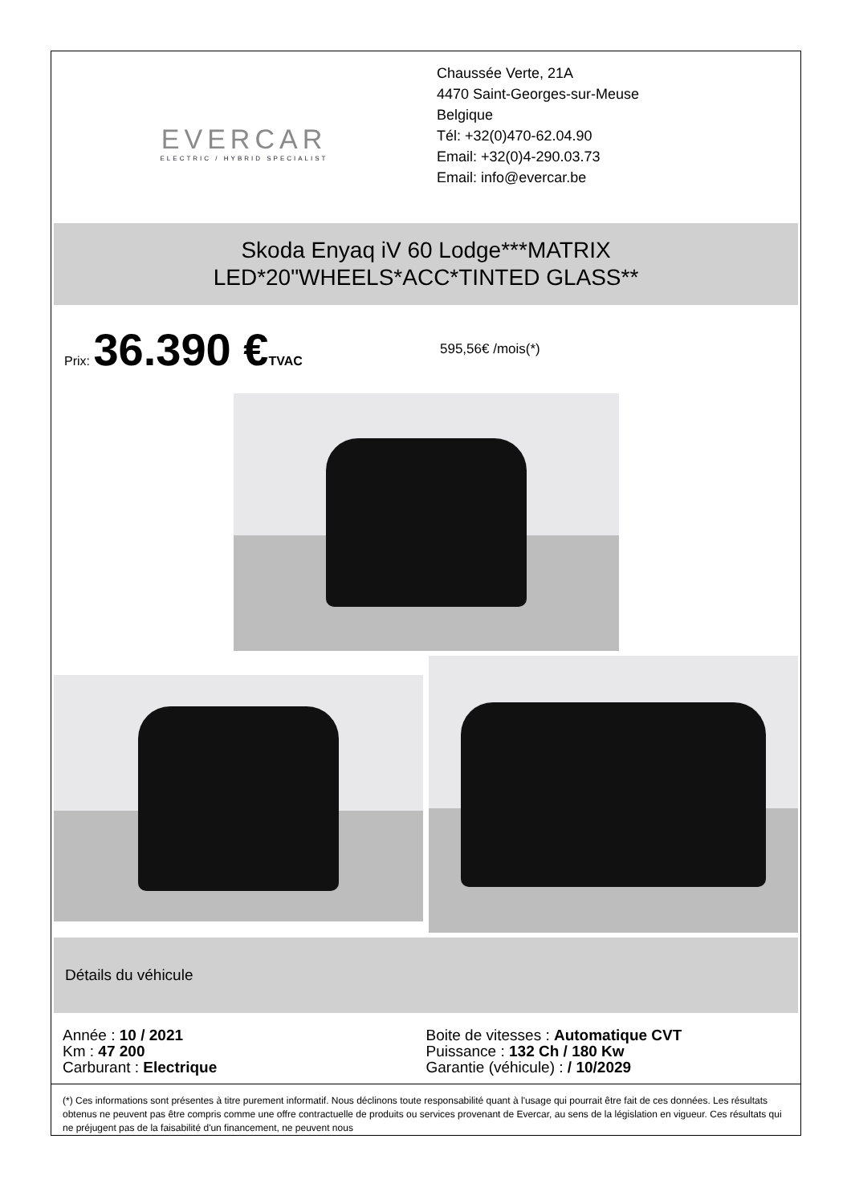EVERCAR
ELECTRIC / HYBRID SPECIALIST
Chaussée Verte, 21A
4470 Saint-Georges-sur-Meuse
Belgique
Tél: +32(0)470-62.04.90
Email: +32(0)4-290.03.73
Email: info@evercar.be
Skoda Enyaq iV 60 Lodge***MATRIX
LED*20"WHEELS*ACC*TINTED GLASS**
Prix: 36.390 €TVAC 595,56€ /mois(*)
Détails du véhicule
Année : 10 / 2021
Km : 47 200
Carburant : Electrique
Boite de vitesses : Automatique CVT
Puissance : 132 Ch / 180 Kw
Garantie (véhicule) : / 10/2029
(*) Ces informations sont présentes à titre purement informatif. Nous déclinons toute responsabilité quant à l'usage qui pourrait être fait de ces données. Les résultats obtenus ne peuvent pas être compris comme une offre contractuelle de produits ou services provenant de Evercar, au sens de la législation en vigueur. Ces résultats qui ne préjugent pas de la faisabilité d'un financement, ne peuvent nous